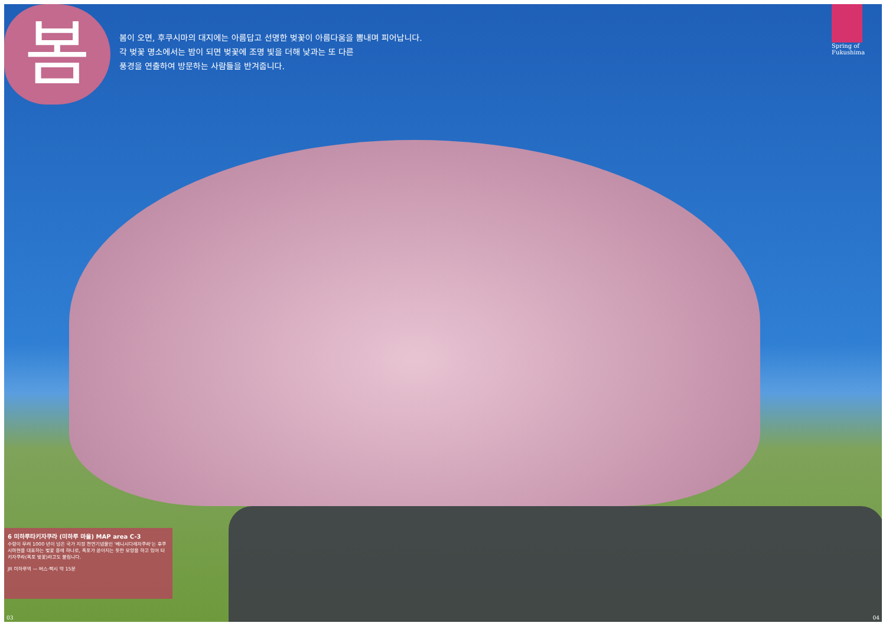봄
봄이 오면, 후쿠시마의 대지에는 아름답고 선명한 벚꽃이 아름다움을 뽐내며 피어납니다.
각 벚꽃 명소에서는 밤이 되면 벚꽃에 조명 빛을 더해 낮과는 또 다른
풍경을 연출하여 방문하는 사람들을 반겨줍니다.
Spring of Fukushima
6 미하루타키자쿠라 (미하루 마을) MAP area C-3
수령이 무려 1000 년이 넘은 국가 지정 천연기념물인 '베니시다레자쿠라'는 후쿠시마현을 대표하는 벚꽃 중에 하나로, 폭포가 쏟아지는 듯한 모양을 하고 있어 타키자쿠라(폭포 벚꽃)라고도 불립니다.
JR 미하루역 — 버스·택시 약 15분
03 04